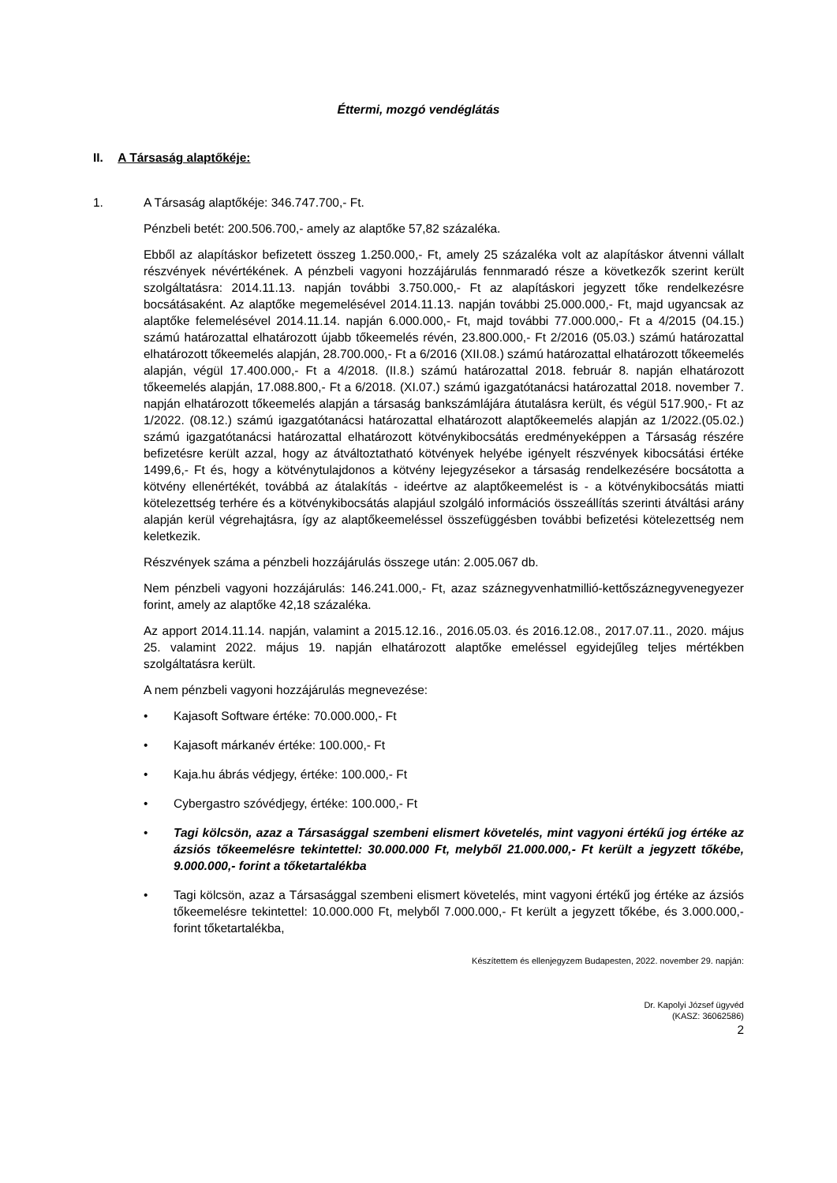Éttermi, mozgó vendéglátás
II. A Társaság alaptőkéje:
1. A Társaság alaptőkéje: 346.747.700,- Ft.
Pénzbeli betét: 200.506.700,- amely az alaptőke 57,82 százaléka.
Ebből az alapításkor befizetett összeg 1.250.000,- Ft, amely 25 százaléka volt az alapításkor átvenni vállalt részvények névértékének. A pénzbeli vagyoni hozzájárulás fennmaradó része a következők szerint került szolgáltatásra: 2014.11.13. napján további 3.750.000,- Ft az alapításkori jegyzett tőke rendelkezésre bocsátásaként. Az alaptőke megemelésével 2014.11.13. napján további 25.000.000,- Ft, majd ugyancsak az alaptőke felemelésével 2014.11.14. napján 6.000.000,- Ft, majd további 77.000.000,- Ft a 4/2015 (04.15.) számú határozattal elhatározott újabb tőkeemelés révén, 23.800.000,- Ft 2/2016 (05.03.) számú határozattal elhatározott tőkeemelés alapján, 28.700.000,- Ft a 6/2016 (XII.08.) számú határozattal elhatározott tőkeemelés alapján, végül 17.400.000,- Ft a 4/2018. (II.8.) számú határozattal 2018. február 8. napján elhatározott tőkeemelés alapján, 17.088.800,- Ft a 6/2018. (XI.07.) számú igazgatótanácsi határozattal 2018. november 7. napján elhatározott tőkeemelés alapján a társaság bankszámlájára átutalásra került, és végül 517.900,- Ft az 1/2022. (08.12.) számú igazgatótanácsi határozattal elhatározott alaptőkeemelés alapján az 1/2022.(05.02.) számú igazgatótanácsi határozattal elhatározott kötvénykibocsátás eredményeképpen a Társaság részére befizetésre került azzal, hogy az átváltoztatható kötvények helyébe igényelt részvények kibocsátási értéke 1499,6,- Ft és, hogy a kötvénytulajdonos a kötvény lejegyzésekor a társaság rendelkezésére bocsátotta a kötvény ellenértékét, továbbá az átalakítás - ideértve az alaptőkeemelést is - a kötvénykibocsátás miatti kötelezettség terhére és a kötvénykibocsátás alapjául szolgáló információs összeállítás szerinti átváltási arány alapján kerül végrehajtásra, így az alaptőkeemeléssel összefüggésben további befizetési kötelezettség nem keletkezik.
Részvények száma a pénzbeli hozzájárulás összege után: 2.005.067 db.
Nem pénzbeli vagyoni hozzájárulás: 146.241.000,- Ft, azaz száznegyvenhatmillió-kettőszáznegyvenegyezer forint, amely az alaptőke 42,18 százaléka.
Az apport 2014.11.14. napján, valamint a 2015.12.16., 2016.05.03. és 2016.12.08., 2017.07.11., 2020. május 25. valamint 2022. május 19. napján elhatározott alaptőke emeléssel egyidejűleg teljes mértékben szolgáltatásra került.
A nem pénzbeli vagyoni hozzájárulás megnevezése:
• Kajasoft Software értéke: 70.000.000,- Ft
• Kajasoft márkanév értéke: 100.000,- Ft
• Kaja.hu ábrás védjegy, értéke: 100.000,- Ft
• Cybergastro szóvédjegy, értéke: 100.000,- Ft
• Tagi kölcsön, azaz a Társasággal szembeni elismert követelés, mint vagyoni értékű jog értéke az ázsiós tőkeemelésre tekintettel: 30.000.000 Ft, melyből 21.000.000,- Ft került a jegyzett tőkébe, 9.000.000,- forint a tőketartalékba
• Tagi kölcsön, azaz a Társasággal szembeni elismert követelés, mint vagyoni értékű jog értéke az ázsiós tőkeemelésre tekintettel: 10.000.000 Ft, melyből 7.000.000,- Ft került a jegyzett tőkébe, és 3.000.000,- forint tőketartalékba,
Készítettem és ellenjegyzem Budapesten, 2022. november 29. napján:
Dr. Kapolyi József ügyvéd
(KASZ: 36062586)
2